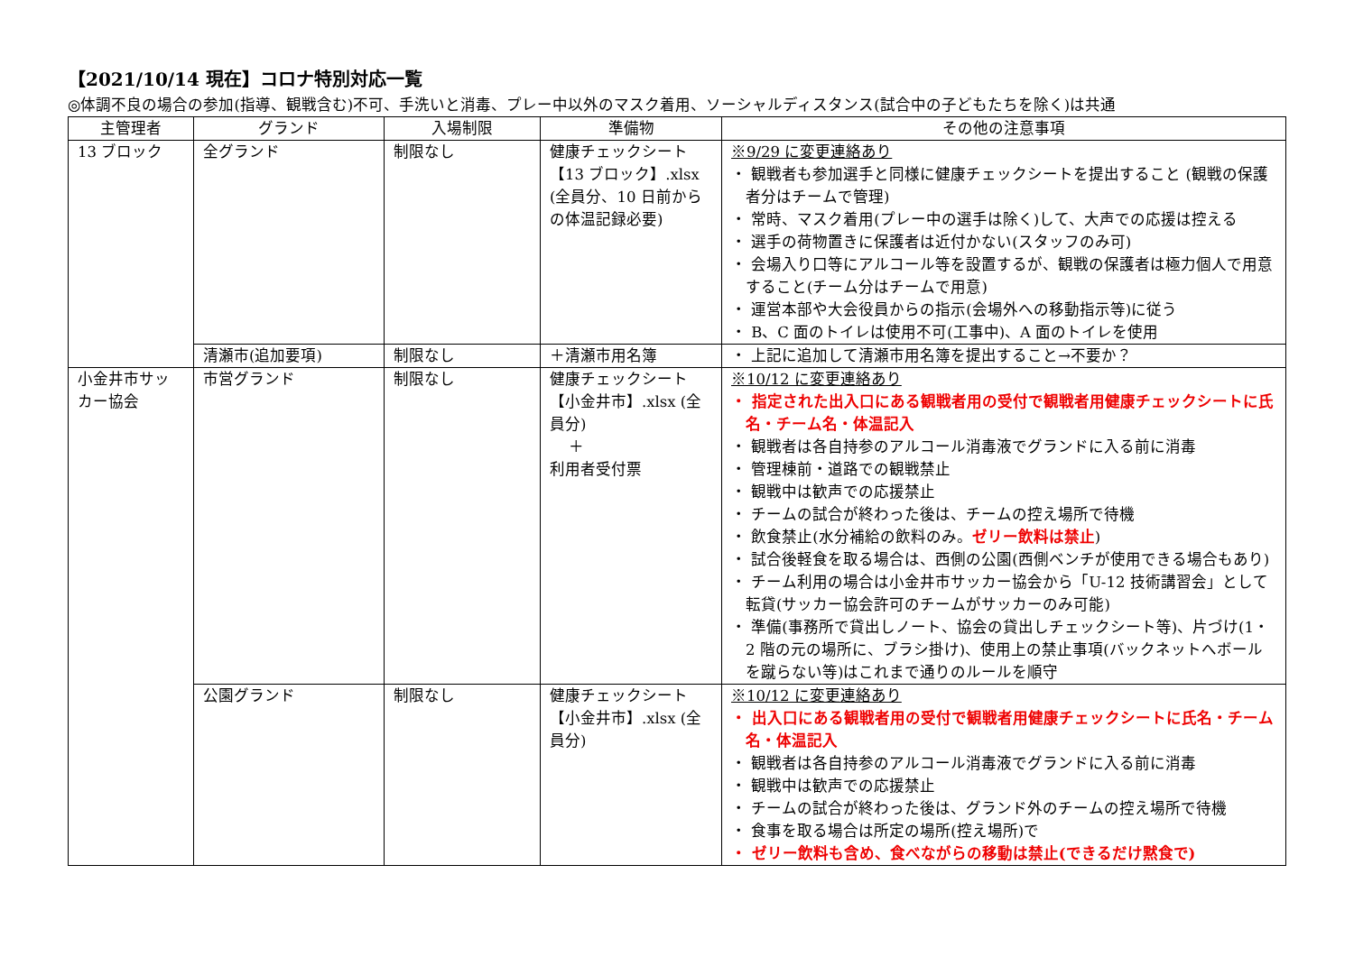【2021/10/14 現在】コロナ特別対応一覧
◎体調不良の場合の参加(指導、観戦含む)不可、手洗いと消毒、プレー中以外のマスク着用、ソーシャルディスタンス(試合中の子どもたちを除く)は共通
| 主管理者 | グランド | 入場制限 | 準備物 | その他の注意事項 |
| --- | --- | --- | --- | --- |
| 13 ブロック | 全グランド | 制限なし | 健康チェックシート【13 ブロック】.xlsx (全員分、10 日前からの体温記録必要) | ※9/29 に変更連絡あり ・ 観戦者も参加選手と同様に健康チェックシートを提出すること (観戦の保護者分はチームで管理) ・ 常時、マスク着用(プレー中の選手は除く)して、大声での応援は控える ・ 選手の荷物置きに保護者は近付かない(スタッフのみ可) ・ 会場入り口等にアルコール等を設置するが、観戦の保護者は極力個人で用意すること(チーム分はチームで用意) ・ 運営本部や大会役員からの指示(会場外への移動指示等)に従う ・ B、C 面のトイレは使用不可(工事中)、A 面のトイレを使用 |
| | 清瀬市(追加要項) | 制限なし | ＋清瀬市用名簿 | ・ 上記に追加して清瀬市用名簿を提出すること→不要か？ |
| 小金井市サッカー協会 | 市営グランド | 制限なし | 健康チェックシート【小金井市】.xlsx (全員分) ＋ 利用者受付票 | ※10/12 に変更連絡あり ・ 指定された出入口にある観戦者用の受付で観戦者用健康チェックシートに氏名・チーム名・体温記入 ・ 観戦者は各自持参のアルコール消毒液でグランドに入る前に消毒 ・ 管理棟前・道路での観戦禁止 ・ 観戦中は歓声での応援禁止 ・ チームの試合が終わった後は、チームの控え場所で待機 ・ 飲食禁止(水分補給の飲料のみ。 ゼリー飲料は禁止 ) ・ 試合後軽食を取る場合は、西側の公園(西側ベンチが使用できる場合もあり) ・ チーム利用の場合は小金井市サッカー協会から「U-12 技術講習会」として転貸(サッカー協会許可のチームがサッカーのみ可能) ・ 準備(事務所で貸出しノート、協会の貸出しチェックシート等)、片づけ(1・2 階の元の場所に、ブラシ掛け)、使用上の禁止事項(バックネットへボールを蹴らない等)はこれまで通りのルールを順守 |
| | 公園グランド | 制限なし | 健康チェックシート【小金井市】.xlsx (全員分) | ※10/12 に変更連絡あり ・ 出入口にある観戦者用の受付で観戦者用健康チェックシートに氏名・チーム名・体温記入 ・ 観戦者は各自持参のアルコール消毒液でグランドに入る前に消毒 ・ 観戦中は歓声での応援禁止 ・ チームの試合が終わった後は、グランド外のチームの控え場所で待機 ・ 食事を取る場合は所定の場所(控え場所)で ・ ゼリー飲料も含め、食べながらの移動は禁止(できるだけ黙食で) |